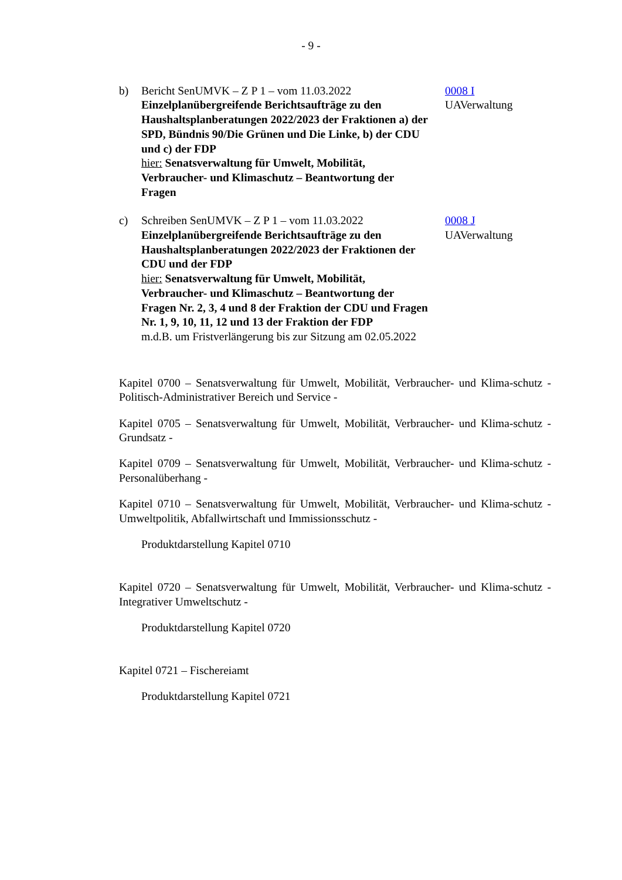- 9 -
b) Bericht SenUMVK – Z P 1 – vom 11.03.2022
Einzelplanübergreifende Berichtsaufträge zu den Haushaltsplanberatungen 2022/2023 der Fraktionen a) der SPD, Bündnis 90/Die Grünen und Die Linke, b) der CDU und c) der FDP
hier: Senatsverwaltung für Umwelt, Mobilität, Verbraucher- und Klimaschutz – Beantwortung der Fragen
0008 I
UAVerwaltung
c) Schreiben SenUMVK – Z P 1 – vom 11.03.2022
Einzelplanübergreifende Berichtsaufträge zu den Haushaltsplanberatungen 2022/2023 der Fraktionen der CDU und der FDP
hier: Senatsverwaltung für Umwelt, Mobilität, Verbraucher- und Klimaschutz – Beantwortung der Fragen Nr. 2, 3, 4 und 8 der Fraktion der CDU und Fragen Nr. 1, 9, 10, 11, 12 und 13 der Fraktion der FDP
m.d.B. um Fristverlängerung bis zur Sitzung am 02.05.2022
0008 J
UAVerwaltung
Kapitel 0700 – Senatsverwaltung für Umwelt, Mobilität, Verbraucher- und Klima-schutz - Politisch-Administrativer Bereich und Service -
Kapitel 0705 – Senatsverwaltung für Umwelt, Mobilität, Verbraucher- und Klima-schutz - Grundsatz -
Kapitel 0709 – Senatsverwaltung für Umwelt, Mobilität, Verbraucher- und Klima-schutz - Personalüberhang -
Kapitel 0710 – Senatsverwaltung für Umwelt, Mobilität, Verbraucher- und Klima-schutz - Umweltpolitik, Abfallwirtschaft und Immissionsschutz -
Produktdarstellung Kapitel 0710
Kapitel 0720 – Senatsverwaltung für Umwelt, Mobilität, Verbraucher- und Klima-schutz - Integrativer Umweltschutz -
Produktdarstellung Kapitel 0720
Kapitel 0721 – Fischereiamt
Produktdarstellung Kapitel 0721